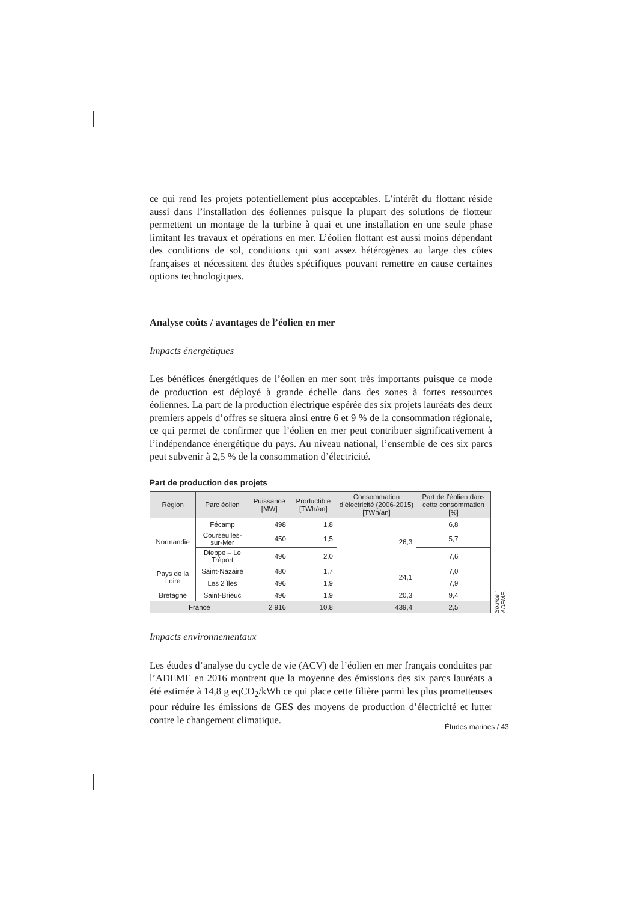ce qui rend les projets potentiellement plus acceptables. L’intérêt du flottant réside aussi dans l’installation des éoliennes puisque la plupart des solutions de flotteur permettent un montage de la turbine à quai et une installation en une seule phase limitant les travaux et opérations en mer. L’éolien flottant est aussi moins dépendant des conditions de sol, conditions qui sont assez hétérogènes au large des côtes françaises et nécessitent des études spécifiques pouvant remettre en cause certaines options technologiques.
Analyse coûts / avantages de l’éolien en mer
Impacts énergétiques
Les bénéfices énergétiques de l’éolien en mer sont très importants puisque ce mode de production est déployé à grande échelle dans des zones à fortes ressources éoliennes. La part de la production électrique espérée des six projets lauréats des deux premiers appels d’offres se situera ainsi entre 6 et 9 % de la consommation régionale, ce qui permet de confirmer que l’éolien en mer peut contribuer significativement à l’indépendance énergétique du pays. Au niveau national, l’ensemble de ces six parcs peut subvenir à 2,5 % de la consommation d’électricité.
Part de production des projets
| Région | Parc éolien | Puissance [MW] | Productible [TWh/an] | Consommation d’électricité (2006-2015) [TWh/an] | Part de l’éolien dans cette consommation [%] |
| --- | --- | --- | --- | --- | --- |
| Normandie | Fécamp | 498 | 1,8 | 26,3 | 6,8 |
| | Courseulles-sur-Mer | 450 | 1,5 | | 5,7 |
| | Dieppe – Le Tréport | 496 | 2,0 | | 7,6 |
| Pays de la Loire | Saint-Nazaire | 480 | 1,7 | 24,1 | 7,0 |
| | Les 2 Îles | 496 | 1,9 | | 7,9 |
| Bretagne | Saint-Brieuc | 496 | 1,9 | 20,3 | 9,4 |
| France | | 2 916 | 10,8 | 439,4 | 2,5 |
Source : ADEME.
Impacts environnementaux
Les études d’analyse du cycle de vie (ACV) de l’éolien en mer français conduites par l’ADEME en 2016 montrent que la moyenne des émissions des six parcs lauréats a été estimée à 14,8 g eqCO<sub>2</sub>/kWh ce qui place cette filière parmi les plus prometteuses pour réduire les émissions de GES des moyens de production d’électricité et lutter contre le changement climatique.
Études marines / 43